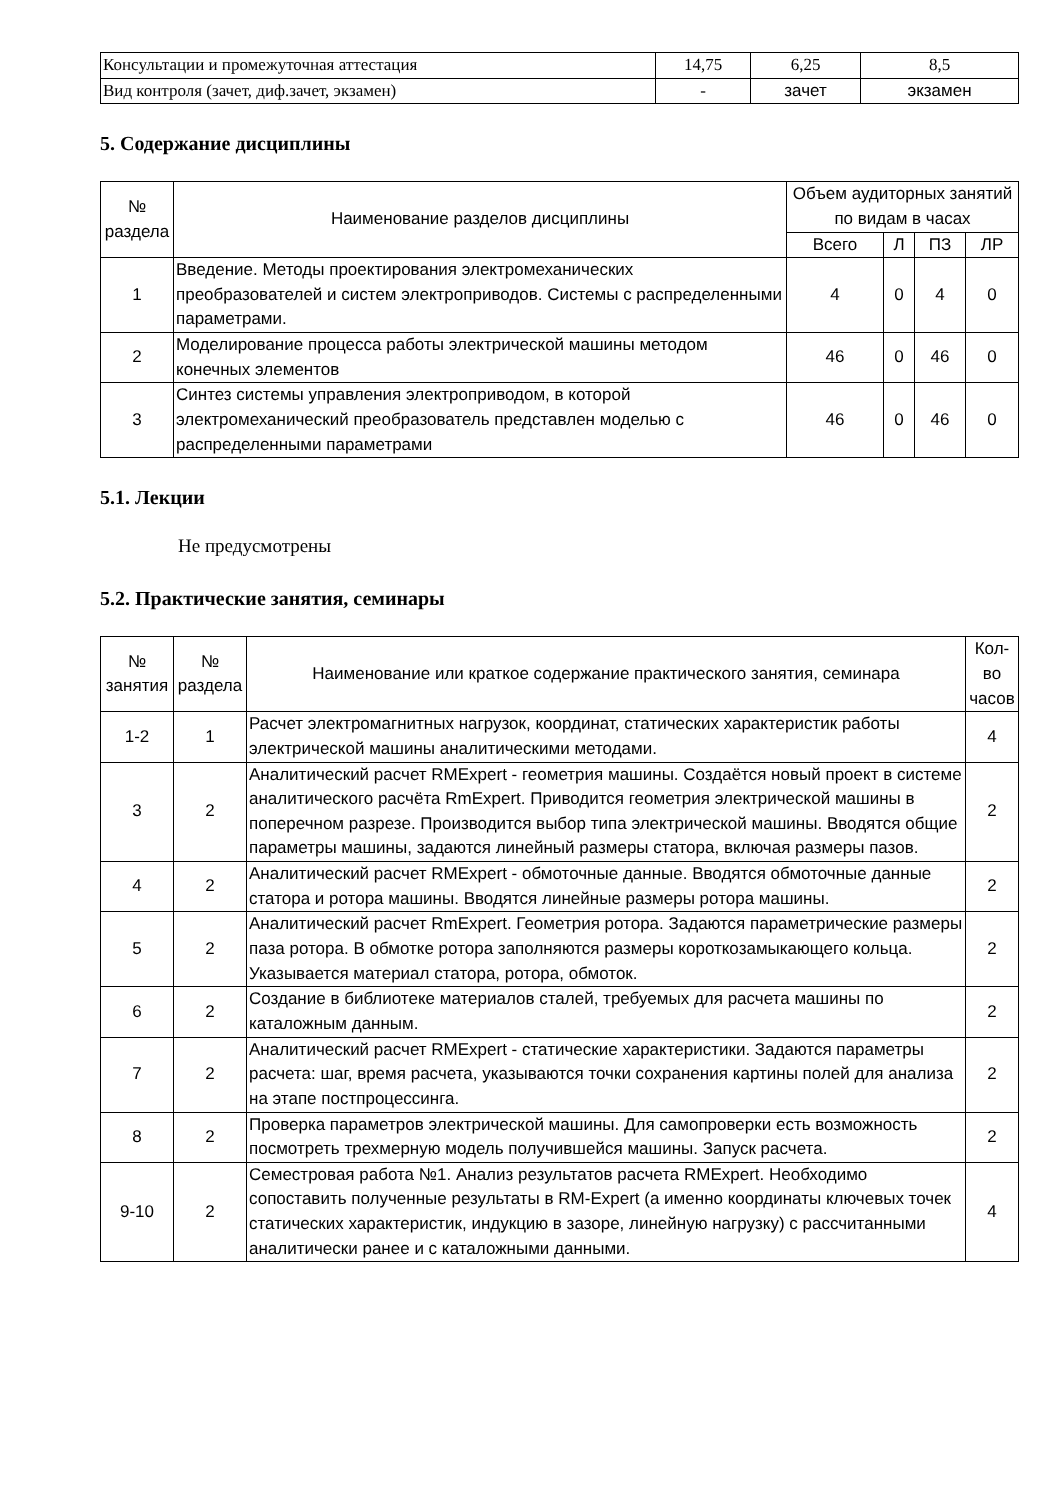| Консультации и промежуточная аттестация | 14,75 | 6,25 | 8,5 |
| Вид контроля (зачет, диф.зачет, экзамен) | - | зачет | экзамен |
5. Содержание дисциплины
| № раздела | Наименование разделов дисциплины | Объем аудиторных занятий по видам в часах | | | |
| --- | --- | --- | --- | --- | --- |
| | | Всего | Л | ПЗ | ЛР |
| 1 | Введение. Методы проектирования электромеханических преобразователей и систем электроприводов. Системы с распределенными параметрами. | 4 | 0 | 4 | 0 |
| 2 | Моделирование процесса работы электрической машины методом конечных элементов | 46 | 0 | 46 | 0 |
| 3 | Синтез системы управления электроприводом, в которой электромеханический преобразователь представлен моделью с распределенными параметрами | 46 | 0 | 46 | 0 |
5.1. Лекции
Не предусмотрены
5.2. Практические занятия, семинары
| № занятия | № раздела | Наименование или краткое содержание практического занятия, семинара | Кол-во часов |
| --- | --- | --- | --- |
| 1-2 | 1 | Расчет электромагнитных нагрузок, координат, статических характеристик работы электрической машины аналитическими методами. | 4 |
| 3 | 2 | Аналитический расчет RMExpert - геометрия машины. Создаётся новый проект в системе аналитического расчёта RmExpert. Приводится геометрия электрической машины в поперечном разрезе. Производится выбор типа электрической машины. Вводятся общие параметры машины, задаются линейный размеры статора, включая размеры пазов. | 2 |
| 4 | 2 | Аналитический расчет RMExpert - обмоточные данные. Вводятся обмоточные данные статора и ротора машины. Вводятся линейные размеры ротора машины. | 2 |
| 5 | 2 | Аналитический расчет RmExpert. Геометрия ротора. Задаются параметрические размеры паза ротора. В обмотке ротора заполняются размеры короткозамыкающего кольца. Указывается материал статора, ротора, обмоток. | 2 |
| 6 | 2 | Создание в библиотеке материалов сталей, требуемых для расчета машины по каталожным данным. | 2 |
| 7 | 2 | Аналитический расчет RMExpert - статические характеристики. Задаются параметры расчета: шаг, время расчета, указываются точки сохранения картины полей для анализа на этапе постпроцессинга. | 2 |
| 8 | 2 | Проверка параметров электрической машины. Для самопроверки есть возможность посмотреть трехмерную модель получившейся машины. Запуск расчета. | 2 |
| 9-10 | 2 | Семестровая работа №1. Анализ результатов расчета RMExpert. Необходимо сопоставить полученные результаты в RM-Expert (а именно координаты ключевых точек статических характеристик, индукцию в зазоре, линейную нагрузку) с рассчитанными аналитически ранее и с каталожными данными. | 4 |